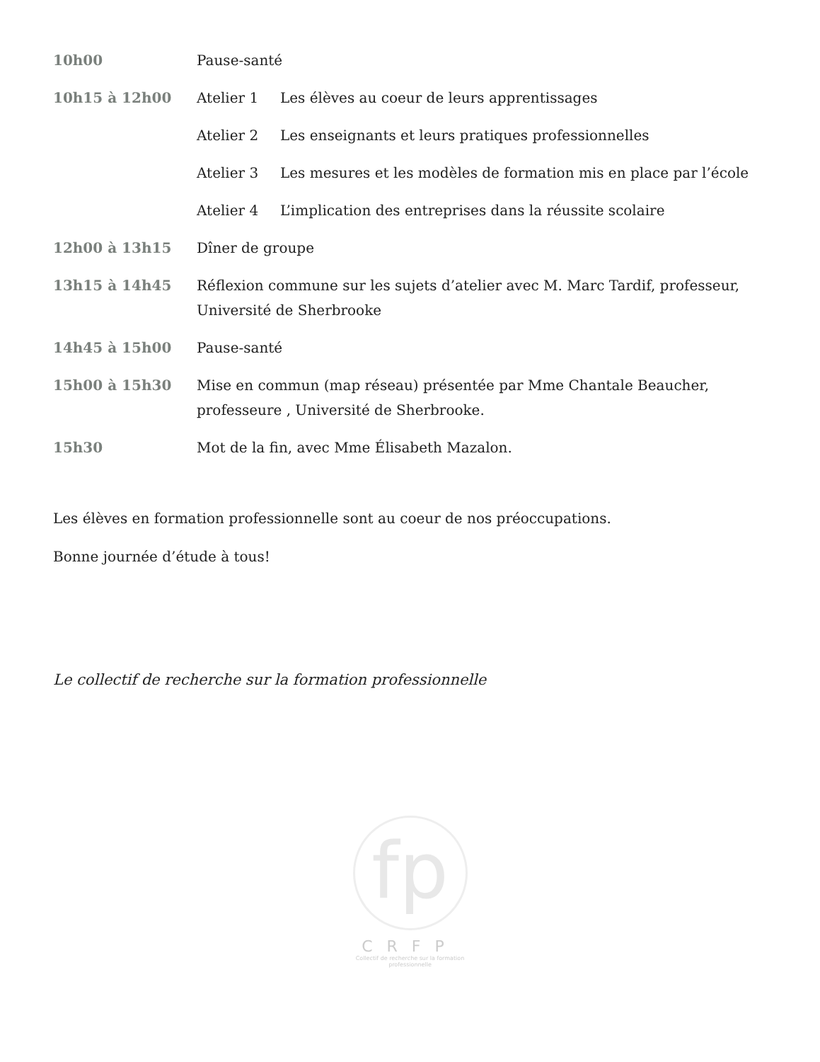10h00 Pause-santé
10h15 à 12h00 Atelier 1 Les élèves au coeur de leurs apprentissages
Atelier 2 Les enseignants et leurs pratiques professionnelles
Atelier 3 Les mesures et les modèles de formation mis en place par l’école
Atelier 4 L’implication des entreprises dans la réussite scolaire
12h00 à 13h15 Dîner de groupe
13h15 à 14h45 Réflexion commune sur les sujets d’atelier avec M. Marc Tardif, professeur, Université de Sherbrooke
14h45 à 15h00 Pause-santé
15h00 à 15h30 Mise en commun (map réseau) présentée par Mme Chantale Beaucher, professeure , Université de Sherbrooke.
15h30 Mot de la fin, avec Mme Élisabeth Mazalon.
Les élèves en formation professionnelle sont au coeur de nos préoccupations.
Bonne journée d’étude à tous!
Le collectif de recherche sur la formation professionnelle
fp
CRFP
Collectif de recherche sur la formation professionnelle